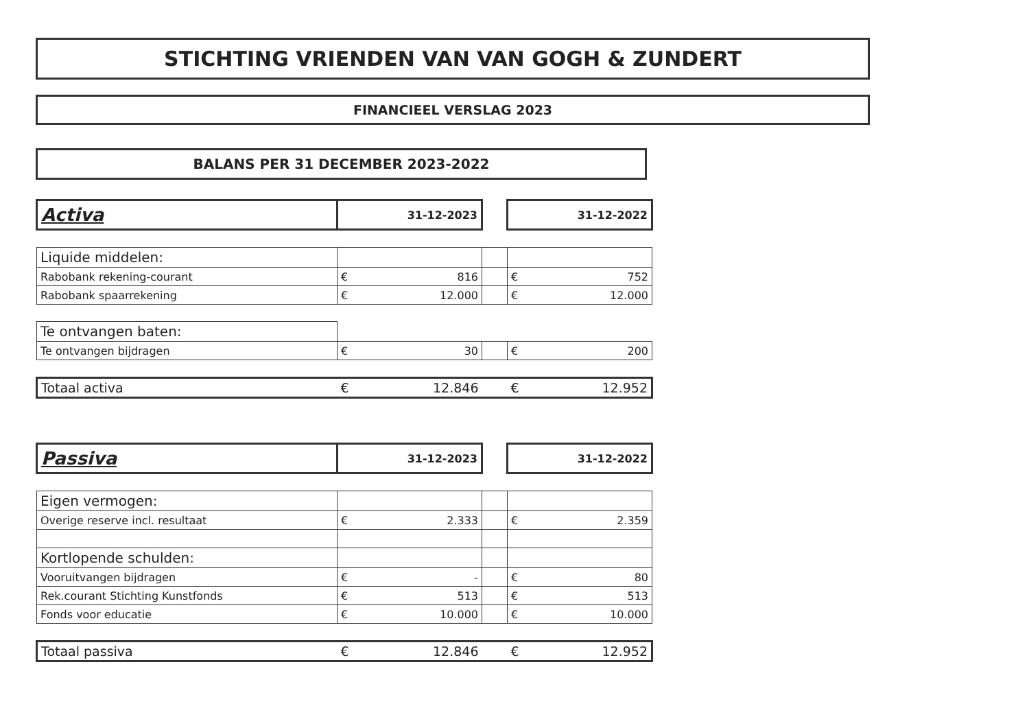STICHTING VRIENDEN VAN VAN GOGH & ZUNDERT
FINANCIEEL VERSLAG 2023
BALANS PER 31 DECEMBER 2023-2022
| Activa | 31-12-2023 | | 31-12-2022 |
| Liquide middelen: | | | |
| Rabobank rekening-courant | € 816 | | € 752 |
| Rabobank spaarrekening | € 12.000 | | € 12.000 |
| Te ontvangen baten: | | | |
| Te ontvangen bijdragen | € 30 | | € 200 |
| Totaal activa | € 12.846 | | € 12.952 |
| Passiva | 31-12-2023 | | 31-12-2022 |
| Eigen vermogen: | | | |
| Overige reserve incl. resultaat | € 2.333 | | € 2.359 |
| Kortlopende schulden: | | | |
| Vooruitvangen bijdragen | € - | | € 80 |
| Rek.courant Stichting Kunstfonds | € 513 | | € 513 |
| Fonds voor educatie | € 10.000 | | € 10.000 |
| Totaal passiva | € 12.846 | | € 12.952 |